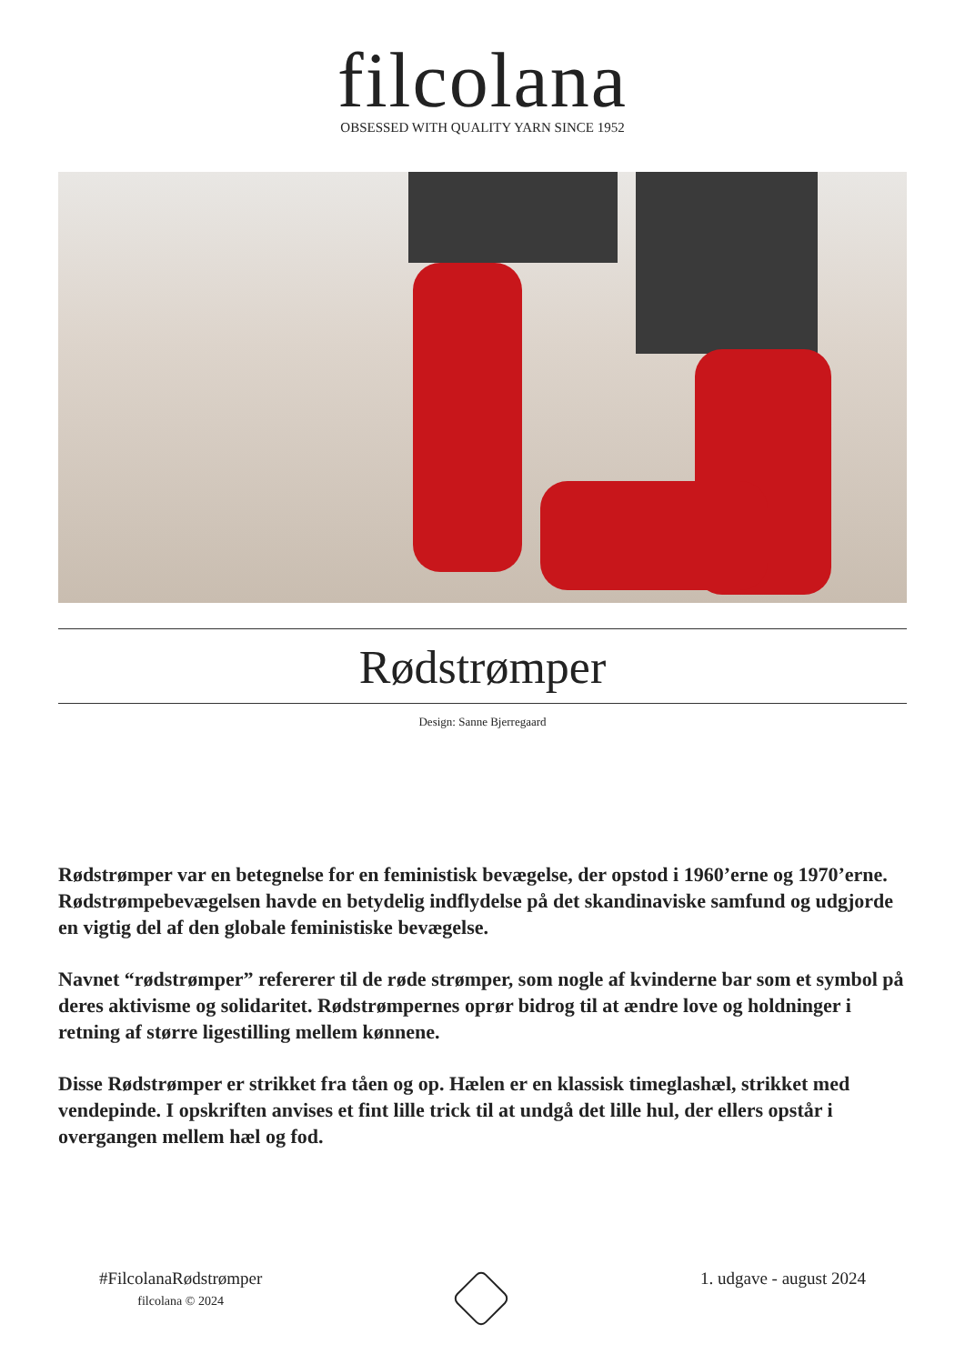filcolana
OBSESSED WITH QUALITY YARN SINCE 1952
Rødstrømper
Design: Sanne Bjerregaard
Rødstrømper var en betegnelse for en feministisk bevægelse, der opstod i 1960’erne og 1970’erne. Rødstrømpebevægelsen havde en betydelig indflydelse på det skandinaviske samfund og udgjorde en vigtig del af den globale feministiske bevægelse.
Navnet “rødstrømper” refererer til de røde strømper, som nogle af kvinderne bar som et symbol på deres aktivisme og solidaritet. Rødstrømpernes oprør bidrog til at ændre love og holdninger i retning af større ligestilling mellem kønnene.
Disse Rødstrømper er strikket fra tåen og op. Hælen er en klassisk timeglashæl, strikket med vendepinde. I opskriften anvises et fint lille trick til at undgå det lille hul, der ellers opstår i overgangen mellem hæl og fod.
#FilcolanaRødstrømper
filcolana © 2024
1. udgave - august 2024